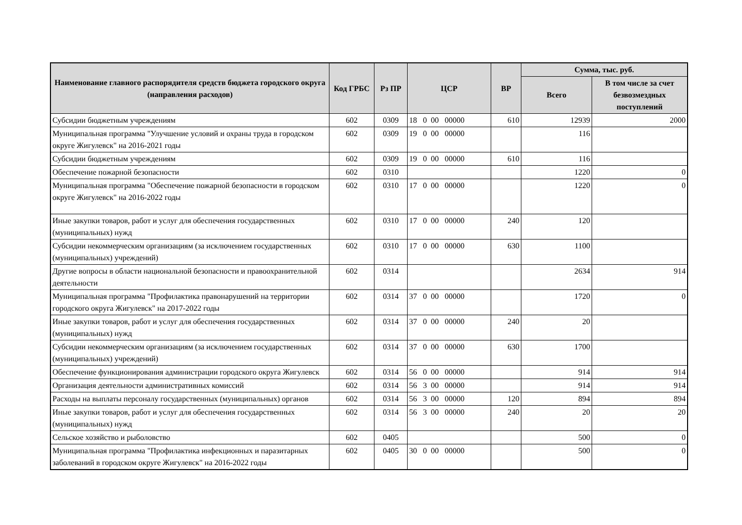| Наименование главного распорядителя средств бюджета городского округа (направления расходов) | Код ГРБС | Рз ПР | ЦСР | ВР | Сумма, тыс. руб. | |
| --- | --- | --- | --- | --- | --- | --- |
| | | | | | Всего | В том числе за счет безвозмездных поступлений |
| Субсидии бюджетным учреждениям | 602 | 0309 | 18 0 00 00000 | 610 | 12939 | 2000 |
| Муниципальная программа "Улучшение условий и охраны труда в городском округе Жигулевск" на 2016-2021 годы | 602 | 0309 | 19 0 00 00000 | | 116 | |
| Субсидии бюджетным учреждениям | 602 | 0309 | 19 0 00 00000 | 610 | 116 | |
| Обеспечение пожарной безопасности | 602 | 0310 | | | 1220 | 0 |
| Муниципальная программа "Обеспечение пожарной безопасности в городском округе Жигулевск" на 2016-2022 годы | 602 | 0310 | 17 0 00 00000 | | 1220 | 0 |
| Иные закупки товаров, работ и услуг для обеспечения государственных (муниципальных) нужд | 602 | 0310 | 17 0 00 00000 | 240 | 120 | |
| Субсидии некоммерческим организациям (за исключением государственных (муниципальных) учреждений) | 602 | 0310 | 17 0 00 00000 | 630 | 1100 | |
| Другие вопросы в области национальной безопасности и правоохранительной деятельности | 602 | 0314 | | | 2634 | 914 |
| Муниципальная программа "Профилактика правонарушений на территории городского округа Жигулевск" на 2017-2022 годы | 602 | 0314 | 37 0 00 00000 | | 1720 | 0 |
| Иные закупки товаров, работ и услуг для обеспечения государственных (муниципальных) нужд | 602 | 0314 | 37 0 00 00000 | 240 | 20 | |
| Субсидии некоммерческим организациям (за исключением государственных (муниципальных) учреждений) | 602 | 0314 | 37 0 00 00000 | 630 | 1700 | |
| Обеспечение функционирования администрации городского округа Жигулевск | 602 | 0314 | 56 0 00 00000 | | 914 | 914 |
| Организация деятельности административных комиссий | 602 | 0314 | 56 3 00 00000 | | 914 | 914 |
| Расходы на выплаты персоналу государственных (муниципальных) органов | 602 | 0314 | 56 3 00 00000 | 120 | 894 | 894 |
| Иные закупки товаров, работ и услуг для обеспечения государственных (муниципальных) нужд | 602 | 0314 | 56 3 00 00000 | 240 | 20 | 20 |
| Сельское хозяйство и рыболовство | 602 | 0405 | | | 500 | 0 |
| Муниципальная программа "Профилактика инфекционных и паразитарных заболеваний в городском округе Жигулевск" на 2016-2022 годы | 602 | 0405 | 30 0 00 00000 | | 500 | 0 |